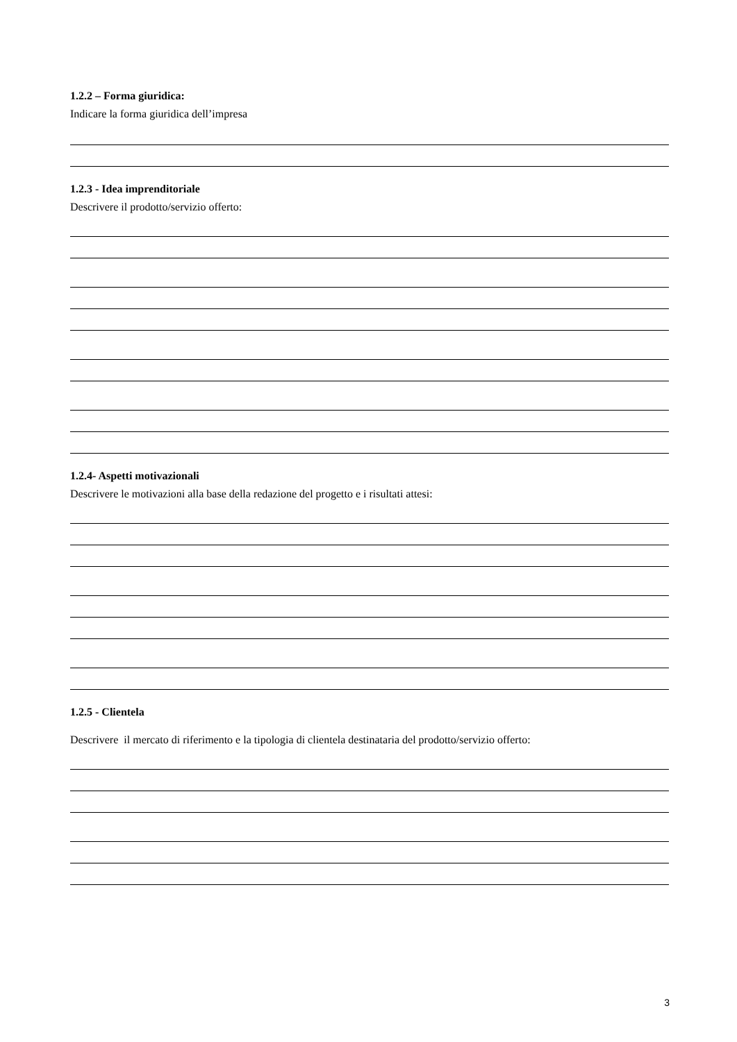1.2.2 – Forma giuridica:
Indicare la forma giuridica dell’impresa
1.2.3 - Idea imprenditoriale
Descrivere il prodotto/servizio offerto:
1.2.4- Aspetti motivazionali
Descrivere le motivazioni alla base della redazione del progetto e i risultati attesi:
1.2.5 - Clientela
Descrivere il mercato di riferimento e la tipologia di clientela destinataria del prodotto/servizio offerto:
3